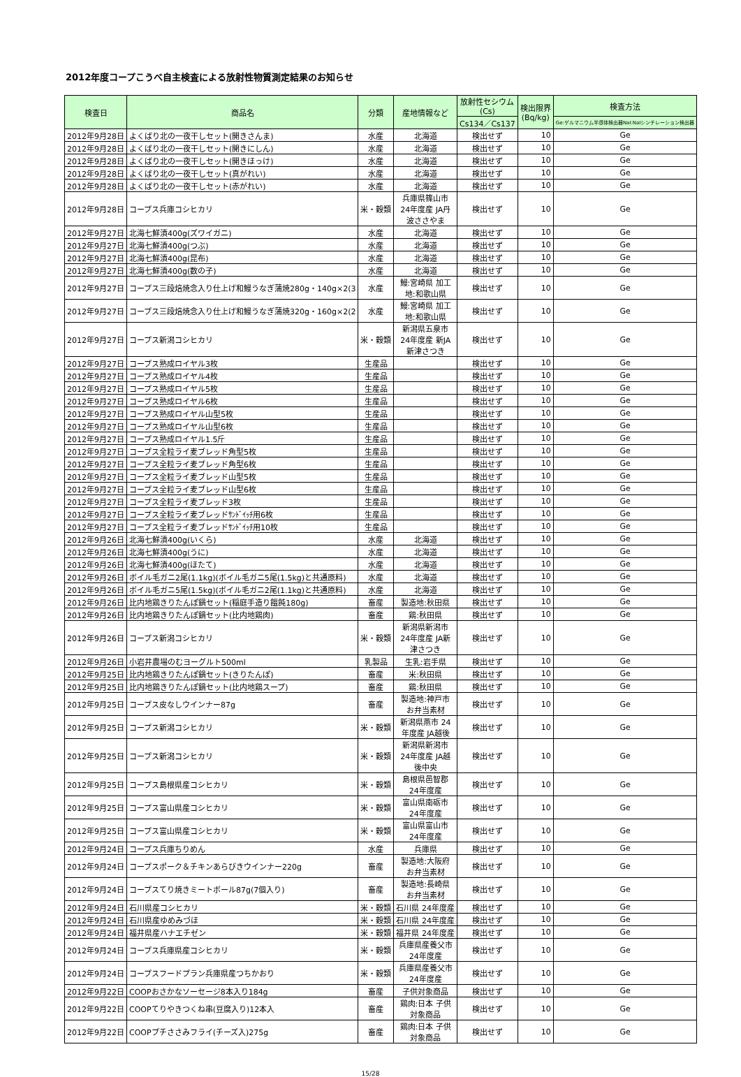2012年度コープこうべ自主検査による放射性物質測定結果のお知らせ
| 検査日 | 商品名 | 分類 | 産地情報など | 放射性セシウム (Cs) | 検出限界 (Bq/kg) | 検査方法 |
| --- | --- | --- | --- | --- | --- | --- |
| | | | | Cs134／Cs137 | | Ge:ゲルマニウム半導体検出器NaI:NaIシンチレーション検出器 |
| 2012年9月28日 | よくばり北の一夜干しセット(開きさんま) | 水産 | 北海道 | 検出せず | 10 | Ge |
| 2012年9月28日 | よくばり北の一夜干しセット(開きにしん) | 水産 | 北海道 | 検出せず | 10 | Ge |
| 2012年9月28日 | よくばり北の一夜干しセット(開きほっけ) | 水産 | 北海道 | 検出せず | 10 | Ge |
| 2012年9月28日 | よくばり北の一夜干しセット(真がれい) | 水産 | 北海道 | 検出せず | 10 | Ge |
| 2012年9月28日 | よくばり北の一夜干しセット(赤がれい) | 水産 | 北海道 | 検出せず | 10 | Ge |
| 2012年9月28日 | コープス兵庫コシヒカリ | 米・穀類 | 兵庫県篠山市 24年度産 JA丹 波ささやま | 検出せず | 10 | Ge |
| 2012年9月27日 | 北海七鮮漬400g(ズワイガニ) | 水産 | 北海道 | 検出せず | 10 | Ge |
| 2012年9月27日 | 北海七鮮漬400g(つぶ) | 水産 | 北海道 | 検出せず | 10 | Ge |
| 2012年9月27日 | 北海七鮮漬400g(昆布) | 水産 | 北海道 | 検出せず | 10 | Ge |
| 2012年9月27日 | 北海七鮮漬400g(数の子) | 水産 | 北海道 | 検出せず | 10 | Ge |
| 2012年9月27日 | コープス三段焙焼念入り仕上げ和鰻うなぎ蒲焼280g・140g×2(3 | 水産 | 鰻:宮崎県 加工 地:和歌山県 | 検出せず | 10 | Ge |
| 2012年9月27日 | コープス三段焙焼念入り仕上げ和鰻うなぎ蒲焼320g・160g×2(2 | 水産 | 鰻:宮崎県 加工 地:和歌山県 | 検出せず | 10 | Ge |
| 2012年9月27日 | コープス新潟コシヒカリ | 米・穀類 | 新潟県五泉市 24年度産 新JA 新津さつき | 検出せず | 10 | Ge |
| 2012年9月27日 | コープス熟成ロイヤル3枚 | 生産品 | | 検出せず | 10 | Ge |
| 2012年9月27日 | コープス熟成ロイヤル4枚 | 生産品 | | 検出せず | 10 | Ge |
| 2012年9月27日 | コープス熟成ロイヤル5枚 | 生産品 | | 検出せず | 10 | Ge |
| 2012年9月27日 | コープス熟成ロイヤル6枚 | 生産品 | | 検出せず | 10 | Ge |
| 2012年9月27日 | コープス熟成ロイヤル山型5枚 | 生産品 | | 検出せず | 10 | Ge |
| 2012年9月27日 | コープス熟成ロイヤル山型6枚 | 生産品 | | 検出せず | 10 | Ge |
| 2012年9月27日 | コープス熟成ロイヤル1.5斤 | 生産品 | | 検出せず | 10 | Ge |
| 2012年9月27日 | コープス全粒ライ麦ブレッド角型5枚 | 生産品 | | 検出せず | 10 | Ge |
| 2012年9月27日 | コープス全粒ライ麦ブレッド角型6枚 | 生産品 | | 検出せず | 10 | Ge |
| 2012年9月27日 | コープス全粒ライ麦ブレッド山型5枚 | 生産品 | | 検出せず | 10 | Ge |
| 2012年9月27日 | コープス全粒ライ麦ブレッド山型6枚 | 生産品 | | 検出せず | 10 | Ge |
| 2012年9月27日 | コープス全粒ライ麦ブレッド3枚 | 生産品 | | 検出せず | 10 | Ge |
| 2012年9月27日 | コープス全粒ライ麦ブレッドｻﾝﾄﾞｲｯﾁ用6枚 | 生産品 | | 検出せず | 10 | Ge |
| 2012年9月27日 | コープス全粒ライ麦ブレッドｻﾝﾄﾞｲｯﾁ用10枚 | 生産品 | | 検出せず | 10 | Ge |
| 2012年9月26日 | 北海七鮮漬400g(いくら) | 水産 | 北海道 | 検出せず | 10 | Ge |
| 2012年9月26日 | 北海七鮮漬400g(うに) | 水産 | 北海道 | 検出せず | 10 | Ge |
| 2012年9月26日 | 北海七鮮漬400g(ほたて) | 水産 | 北海道 | 検出せず | 10 | Ge |
| 2012年9月26日 | ボイル毛ガニ2尾(1.1kg)(ボイル毛ガニ5尾(1.5kg)と共通原料) | 水産 | 北海道 | 検出せず | 10 | Ge |
| 2012年9月26日 | ボイル毛ガニ5尾(1.5kg)(ボイル毛ガニ2尾(1.1kg)と共通原料) | 水産 | 北海道 | 検出せず | 10 | Ge |
| 2012年9月26日 | 比内地鶏きりたんぽ鍋セット(稲庭手造り饂飩180g) | 畜産 | 製造地:秋田県 | 検出せず | 10 | Ge |
| 2012年9月26日 | 比内地鶏きりたんぽ鍋セット(比内地鶏肉) | 畜産 | 鶏:秋田県 | 検出せず | 10 | Ge |
| 2012年9月26日 | コープス新潟コシヒカリ | 米・穀類 | 新潟県新潟市 24年度産 JA新 津さつき | 検出せず | 10 | Ge |
| 2012年9月26日 | 小岩井農場のむヨーグルト500ml | 乳製品 | 生乳:岩手県 | 検出せず | 10 | Ge |
| 2012年9月25日 | 比内地鶏きりたんぽ鍋セット(きりたんぽ) | 畜産 | 米:秋田県 | 検出せず | 10 | Ge |
| 2012年9月25日 | 比内地鶏きりたんぽ鍋セット(比内地鶏スープ) | 畜産 | 鶏:秋田県 | 検出せず | 10 | Ge |
| 2012年9月25日 | コープス皮なしウインナー87g | 畜産 | 製造地:神戸市 お弁当素材 | 検出せず | 10 | Ge |
| 2012年9月25日 | コープス新潟コシヒカリ | 米・穀類 | 新潟県燕市 24 年度産 JA越後 | 検出せず | 10 | Ge |
| 2012年9月25日 | コープス新潟コシヒカリ | 米・穀類 | 新潟県新潟市 24年度産 JA越 後中央 | 検出せず | 10 | Ge |
| 2012年9月25日 | コープス島根県産コシヒカリ | 米・穀類 | 島根県邑智郡 24年度産 | 検出せず | 10 | Ge |
| 2012年9月25日 | コープス富山県産コシヒカリ | 米・穀類 | 富山県南砺市 24年度産 | 検出せず | 10 | Ge |
| 2012年9月25日 | コープス富山県産コシヒカリ | 米・穀類 | 富山県富山市 24年度産 | 検出せず | 10 | Ge |
| 2012年9月24日 | コープス兵庫ちりめん | 水産 | 兵庫県 | 検出せず | 10 | Ge |
| 2012年9月24日 | コープスポーク＆チキンあらびきウインナー220g | 畜産 | 製造地:大阪府 お弁当素材 | 検出せず | 10 | Ge |
| 2012年9月24日 | コープスてり焼きミートボール87g(7個入り) | 畜産 | 製造地:長崎県 お弁当素材 | 検出せず | 10 | Ge |
| 2012年9月24日 | 石川県産コシヒカリ | 米・穀類 | 石川県 24年度産 | 検出せず | 10 | Ge |
| 2012年9月24日 | 石川県産ゆめみづほ | 米・穀類 | 石川県 24年度産 | 検出せず | 10 | Ge |
| 2012年9月24日 | 福井県産ハナエチゼン | 米・穀類 | 福井県 24年度産 | 検出せず | 10 | Ge |
| 2012年9月24日 | コープス兵庫県産コシヒカリ | 米・穀類 | 兵庫県産養父市 24年度産 | 検出せず | 10 | Ge |
| 2012年9月24日 | コープスフードプラン兵庫県産つちかおり | 米・穀類 | 兵庫県産養父市 24年度産 | 検出せず | 10 | Ge |
| 2012年9月22日 | COOPおさかなソーセージ8本入り184g | 畜産 | 子供対象商品 | 検出せず | 10 | Ge |
| 2012年9月22日 | COOPてりやきつくね串(豆腐入り)12本入 | 畜産 | 鶏肉:日本 子供 対象商品 | 検出せず | 10 | Ge |
| 2012年9月22日 | COOPプチささみフライ(チーズ入)275g | 畜産 | 鶏肉:日本 子供 対象商品 | 検出せず | 10 | Ge |
15/28